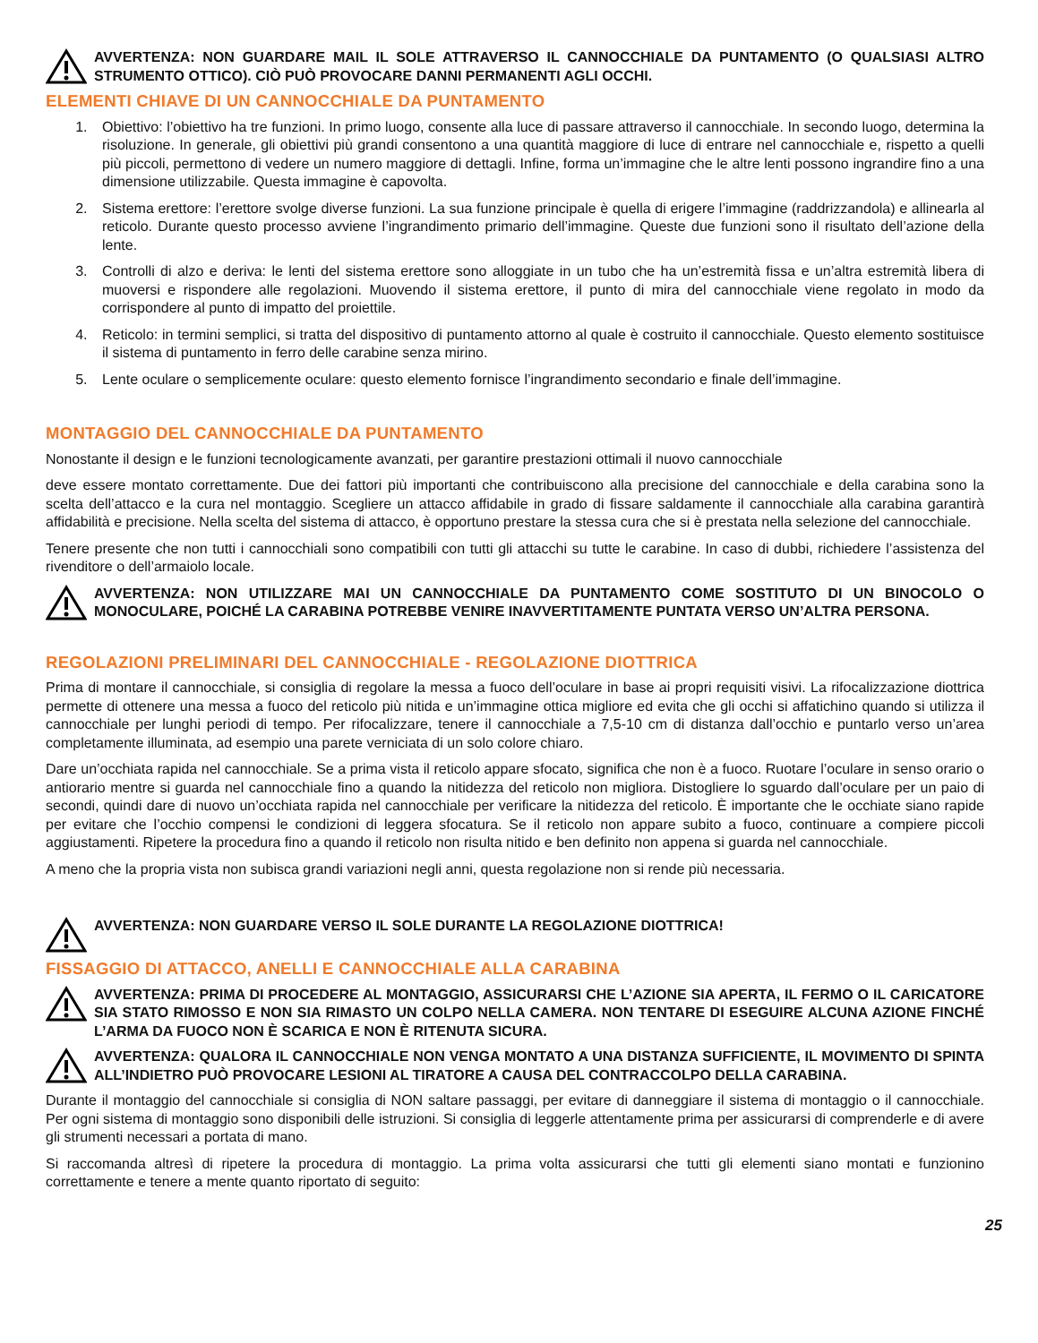AVVERTENZA: NON GUARDARE MAIL IL SOLE ATTRAVERSO IL CANNOCCHIALE DA PUNTAMENTO (O QUALSIASI ALTRO STRUMENTO OTTICO). CIÒ PUÒ PROVOCARE DANNI PERMANENTI AGLI OCCHI.
ELEMENTI CHIAVE DI UN CANNOCCHIALE DA PUNTAMENTO
1. Obiettivo: l’obiettivo ha tre funzioni. In primo luogo, consente alla luce di passare attraverso il cannocchiale. In secondo luogo, determina la risoluzione. In generale, gli obiettivi più grandi consentono a una quantità maggiore di luce di entrare nel cannocchiale e, rispetto a quelli più piccoli, permettono di vedere un numero maggiore di dettagli. Infine, forma un’immagine che le altre lenti possono ingrandire fino a una dimensione utilizzabile. Questa immagine è capovolta.
2. Sistema erettore: l’erettore svolge diverse funzioni. La sua funzione principale è quella di erigere l’immagine (raddrizzandola) e allinearla al reticolo. Durante questo processo avviene l’ingrandimento primario dell’immagine. Queste due funzioni sono il risultato dell’azione della lente.
3. Controlli di alzo e deriva: le lenti del sistema erettore sono alloggiate in un tubo che ha un’estremità fissa e un’altra estremità libera di muoversi e rispondere alle regolazioni. Muovendo il sistema erettore, il punto di mira del cannocchiale viene regolato in modo da corrispondere al punto di impatto del proiettile.
4. Reticolo: in termini semplici, si tratta del dispositivo di puntamento attorno al quale è costruito il cannocchiale. Questo elemento sostituisce il sistema di puntamento in ferro delle carabine senza mirino.
5. Lente oculare o semplicemente oculare: questo elemento fornisce l’ingrandimento secondario e finale dell’immagine.
MONTAGGIO DEL CANNOCCHIALE DA PUNTAMENTO
Nonostante il design e le funzioni tecnologicamente avanzati, per garantire prestazioni ottimali il nuovo cannocchiale
deve essere montato correttamente. Due dei fattori più importanti che contribuiscono alla precisione del cannocchiale e della carabina sono la scelta dell’attacco e la cura nel montaggio. Scegliere un attacco affidabile in grado di fissare saldamente il cannocchiale alla carabina garantirà affidabilità e precisione. Nella scelta del sistema di attacco, è opportuno prestare la stessa cura che si è prestata nella selezione del cannocchiale.
Tenere presente che non tutti i cannocchiali sono compatibili con tutti gli attacchi su tutte le carabine. In caso di dubbi, richiedere l’assistenza del rivenditore o dell’armaiolo locale.
AVVERTENZA: NON UTILIZZARE MAI UN CANNOCCHIALE DA PUNTAMENTO COME SOSTITUTO DI UN BINOCOLO O MONOCULARE, POICHÉ LA CARABINA POTREBBE VENIRE INAVVERTITAMENTE PUNTATA VERSO UN’ALTRA PERSONA.
REGOLAZIONI PRELIMINARI DEL CANNOCCHIALE - REGOLAZIONE DIOTTRICA
Prima di montare il cannocchiale, si consiglia di regolare la messa a fuoco dell’oculare in base ai propri requisiti visivi. La rifocalizzazione diottrica permette di ottenere una messa a fuoco del reticolo più nitida e un’immagine ottica migliore ed evita che gli occhi si affatichino quando si utilizza il cannocchiale per lunghi periodi di tempo. Per rifocalizzare, tenere il cannocchiale a 7,5-10 cm di distanza dall’occhio e puntarlo verso un’area completamente illuminata, ad esempio una parete verniciata di un solo colore chiaro.
Dare un’occhiata rapida nel cannocchiale. Se a prima vista il reticolo appare sfocato, significa che non è a fuoco. Ruotare l’oculare in senso orario o antiorario mentre si guarda nel cannocchiale fino a quando la nitidezza del reticolo non migliora. Distogliere lo sguardo dall’oculare per un paio di secondi, quindi dare di nuovo un’occhiata rapida nel cannocchiale per verificare la nitidezza del reticolo. È importante che le occhiate siano rapide per evitare che l’occhio compensi le condizioni di leggera sfocatura. Se il reticolo non appare subito a fuoco, continuare a compiere piccoli aggiustamenti. Ripetere la procedura fino a quando il reticolo non risulta nitido e ben definito non appena si guarda nel cannocchiale.
A meno che la propria vista non subisca grandi variazioni negli anni, questa regolazione non si rende più necessaria.
AVVERTENZA: NON GUARDARE VERSO IL SOLE DURANTE LA REGOLAZIONE DIOTTRICA!
FISSAGGIO DI ATTACCO, ANELLI E CANNOCCHIALE ALLA CARABINA
AVVERTENZA: PRIMA DI PROCEDERE AL MONTAGGIO, ASSICURARSI CHE L’AZIONE SIA APERTA, IL FERMO O IL CARICATORE SIA STATO RIMOSSO E NON SIA RIMASTO UN COLPO NELLA CAMERA. NON TENTARE DI ESEGUIRE ALCUNA AZIONE FINCHÉ L’ARMA DA FUOCO NON È SCARICA E NON È RITENUTA SICURA.
AVVERTENZA: QUALORA IL CANNOCCHIALE NON VENGA MONTATO A UNA DISTANZA SUFFICIENTE, IL MOVIMENTO DI SPINTA ALL’INDIETRO PUÒ PROVOCARE LESIONI AL TIRATORE A CAUSA DEL CONTRACCOLPO DELLA CARABINA.
Durante il montaggio del cannocchiale si consiglia di NON saltare passaggi, per evitare di danneggiare il sistema di montaggio o il cannocchiale. Per ogni sistema di montaggio sono disponibili delle istruzioni. Si consiglia di leggerle attentamente prima per assicurarsi di comprenderle e di avere gli strumenti necessari a portata di mano.
Si raccomanda altresì di ripetere la procedura di montaggio. La prima volta assicurarsi che tutti gli elementi siano montati e funzionino correttamente e tenere a mente quanto riportato di seguito:
25